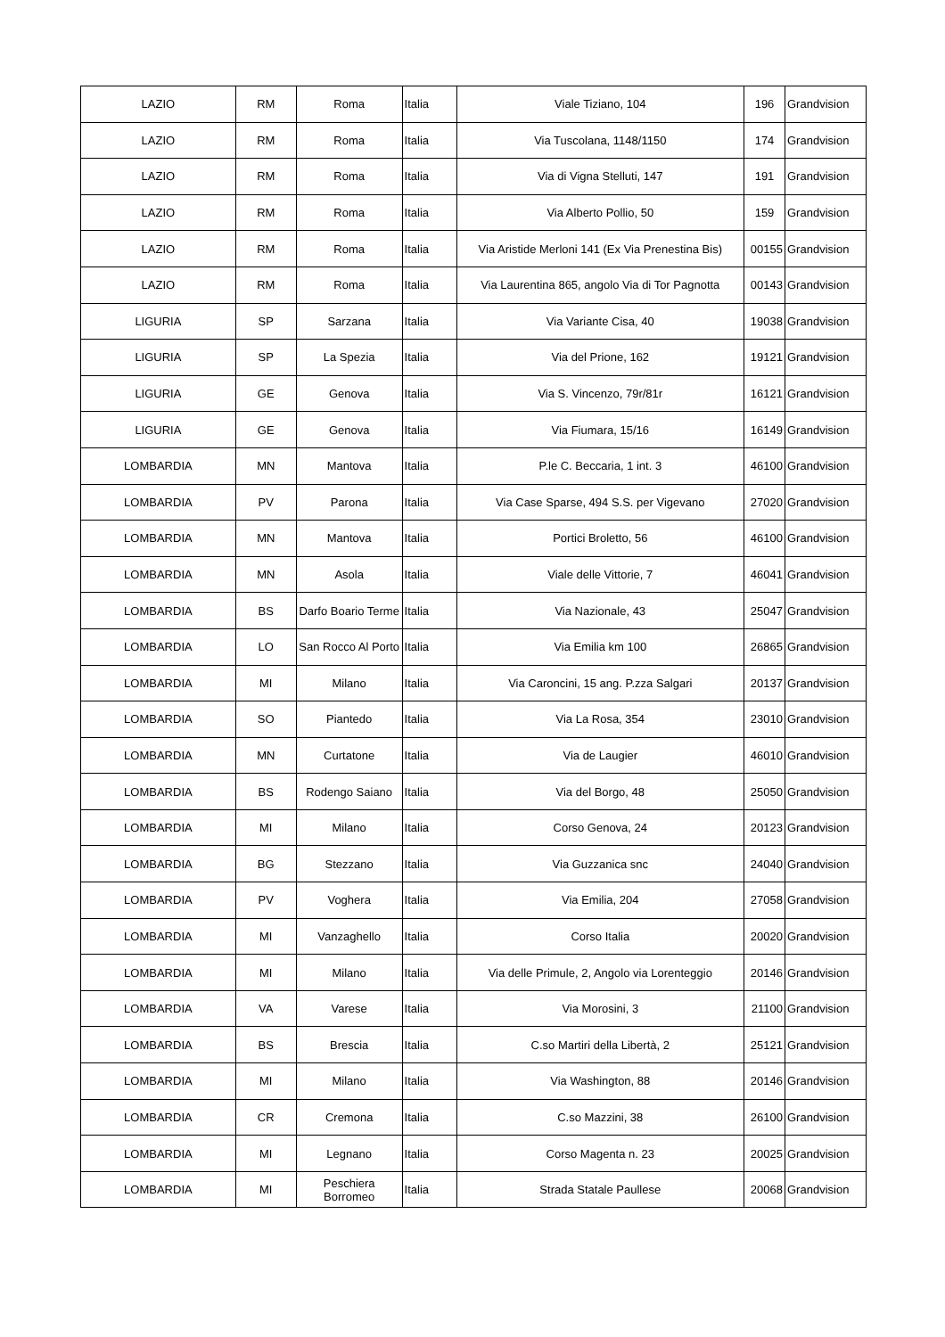| LAZIO | RM | Roma | Italia | Viale Tiziano, 104 | 196 | Grandvision |
| LAZIO | RM | Roma | Italia | Via Tuscolana, 1148/1150 | 174 | Grandvision |
| LAZIO | RM | Roma | Italia | Via di Vigna Stelluti, 147 | 191 | Grandvision |
| LAZIO | RM | Roma | Italia | Via Alberto Pollio, 50 | 159 | Grandvision |
| LAZIO | RM | Roma | Italia | Via Aristide Merloni 141 (Ex Via Prenestina Bis) | 00155 | Grandvision |
| LAZIO | RM | Roma | Italia | Via Laurentina 865, angolo Via di Tor Pagnotta | 00143 | Grandvision |
| LIGURIA | SP | Sarzana | Italia | Via Variante Cisa, 40 | 19038 | Grandvision |
| LIGURIA | SP | La Spezia | Italia | Via del Prione, 162 | 19121 | Grandvision |
| LIGURIA | GE | Genova | Italia | Via S. Vincenzo, 79r/81r | 16121 | Grandvision |
| LIGURIA | GE | Genova | Italia | Via Fiumara, 15/16 | 16149 | Grandvision |
| LOMBARDIA | MN | Mantova | Italia | P.le C. Beccaria, 1 int. 3 | 46100 | Grandvision |
| LOMBARDIA | PV | Parona | Italia | Via Case Sparse, 494 S.S. per Vigevano | 27020 | Grandvision |
| LOMBARDIA | MN | Mantova | Italia | Portici Broletto, 56 | 46100 | Grandvision |
| LOMBARDIA | MN | Asola | Italia | Viale delle Vittorie, 7 | 46041 | Grandvision |
| LOMBARDIA | BS | Darfo Boario Terme | Italia | Via Nazionale, 43 | 25047 | Grandvision |
| LOMBARDIA | LO | San Rocco Al Porto | Italia | Via Emilia km 100 | 26865 | Grandvision |
| LOMBARDIA | MI | Milano | Italia | Via Caroncini, 15 ang. P.zza Salgari | 20137 | Grandvision |
| LOMBARDIA | SO | Piantedo | Italia | Via La Rosa, 354 | 23010 | Grandvision |
| LOMBARDIA | MN | Curtatone | Italia | Via de Laugier | 46010 | Grandvision |
| LOMBARDIA | BS | Rodengo Saiano | Italia | Via del Borgo, 48 | 25050 | Grandvision |
| LOMBARDIA | MI | Milano | Italia | Corso Genova, 24 | 20123 | Grandvision |
| LOMBARDIA | BG | Stezzano | Italia | Via Guzzanica snc | 24040 | Grandvision |
| LOMBARDIA | PV | Voghera | Italia | Via Emilia, 204 | 27058 | Grandvision |
| LOMBARDIA | MI | Vanzaghello | Italia | Corso Italia | 20020 | Grandvision |
| LOMBARDIA | MI | Milano | Italia | Via delle Primule, 2, Angolo via Lorenteggio | 20146 | Grandvision |
| LOMBARDIA | VA | Varese | Italia | Via Morosini, 3 | 21100 | Grandvision |
| LOMBARDIA | BS | Brescia | Italia | C.so Martiri della Libertà, 2 | 25121 | Grandvision |
| LOMBARDIA | MI | Milano | Italia | Via Washington, 88 | 20146 | Grandvision |
| LOMBARDIA | CR | Cremona | Italia | C.so Mazzini, 38 | 26100 | Grandvision |
| LOMBARDIA | MI | Legnano | Italia | Corso Magenta n. 23 | 20025 | Grandvision |
| LOMBARDIA | MI | Peschiera Borromeo | Italia | Strada Statale Paullese | 20068 | Grandvision |